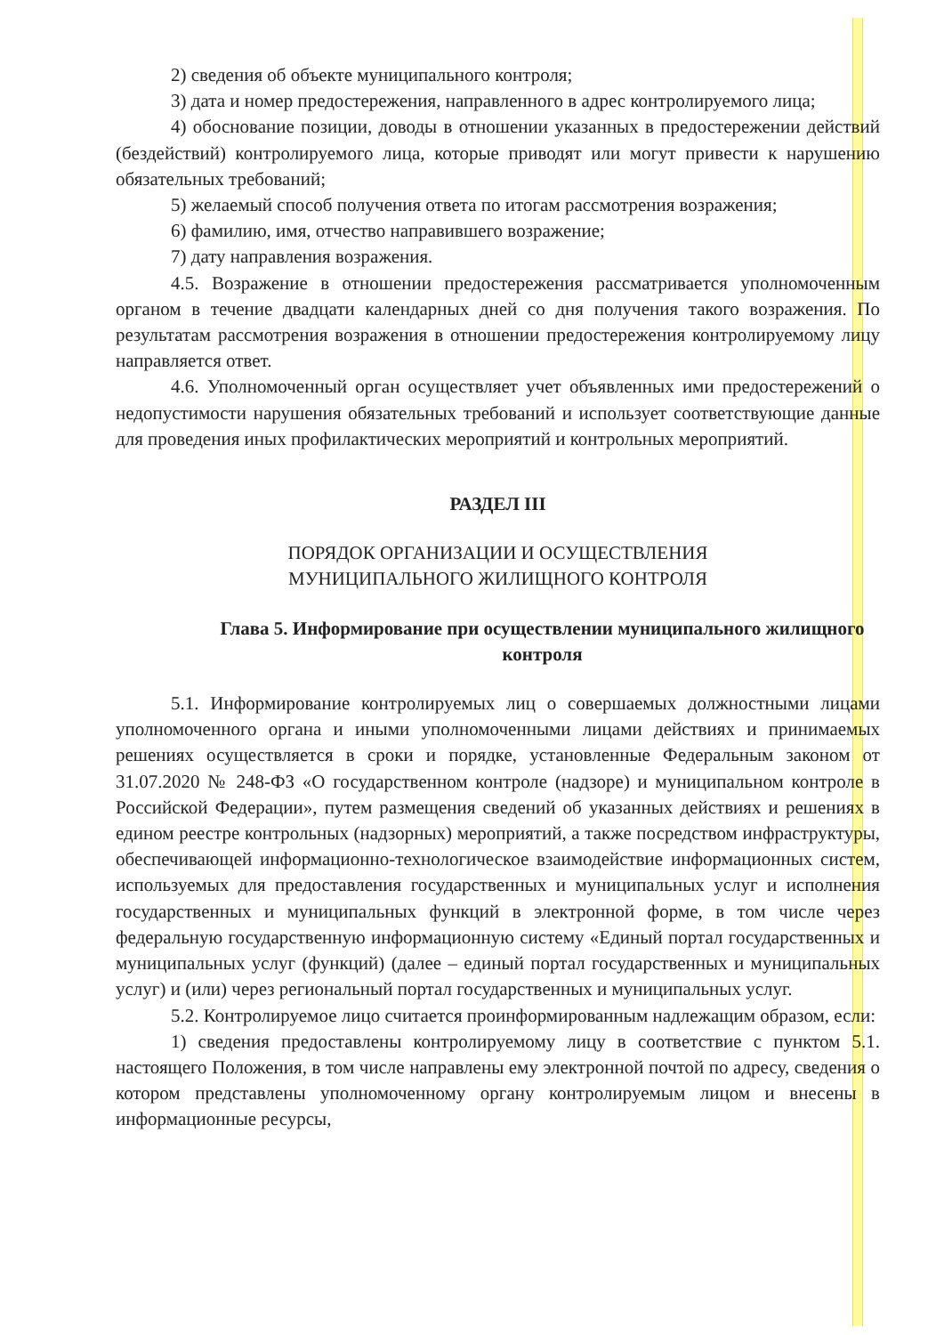2) сведения об объекте муниципального контроля;
3) дата и номер предостережения, направленного в адрес контролируемого лица;
4) обоснование позиции, доводы в отношении указанных в предостережении действий (бездействий) контролируемого лица, которые приводят или могут привести к нарушению обязательных требований;
5) желаемый способ получения ответа по итогам рассмотрения возражения;
6) фамилию, имя, отчество направившего возражение;
7) дату направления возражения.
4.5. Возражение в отношении предостережения рассматривается уполномоченным органом в течение двадцати календарных дней со дня получения такого возражения. По результатам рассмотрения возражения в отношении предостережения контролируемому лицу направляется ответ.
4.6. Уполномоченный орган осуществляет учет объявленных ими предостережений о недопустимости нарушения обязательных требований и использует соответствующие данные для проведения иных профилактических мероприятий и контрольных мероприятий.
РАЗДЕЛ III
ПОРЯДОК ОРГАНИЗАЦИИ И ОСУЩЕСТВЛЕНИЯ
МУНИЦИПАЛЬНОГО ЖИЛИЩНОГО КОНТРОЛЯ
Глава 5. Информирование при осуществлении муниципального жилищного контроля
5.1. Информирование контролируемых лиц о совершаемых должностными лицами уполномоченного органа и иными уполномоченными лицами действиях и принимаемых решениях осуществляется в сроки и порядке, установленные Федеральным законом от 31.07.2020 № 248-ФЗ «О государственном контроле (надзоре) и муниципальном контроле в Российской Федерации», путем размещения сведений об указанных действиях и решениях в едином реестре контрольных (надзорных) мероприятий, а также посредством инфраструктуры, обеспечивающей информационно-технологическое взаимодействие информационных систем, используемых для предоставления государственных и муниципальных услуг и исполнения государственных и муниципальных функций в электронной форме, в том числе через федеральную государственную информационную систему «Единый портал государственных и муниципальных услуг (функций) (далее – единый портал государственных и муниципальных услуг) и (или) через региональный портал государственных и муниципальных услуг.
5.2. Контролируемое лицо считается проинформированным надлежащим образом, если:
1) сведения предоставлены контролируемому лицу в соответствие с пунктом 5.1. настоящего Положения, в том числе направлены ему электронной почтой по адресу, сведения о котором представлены уполномоченному органу контролируемым лицом и внесены в информационные ресурсы,